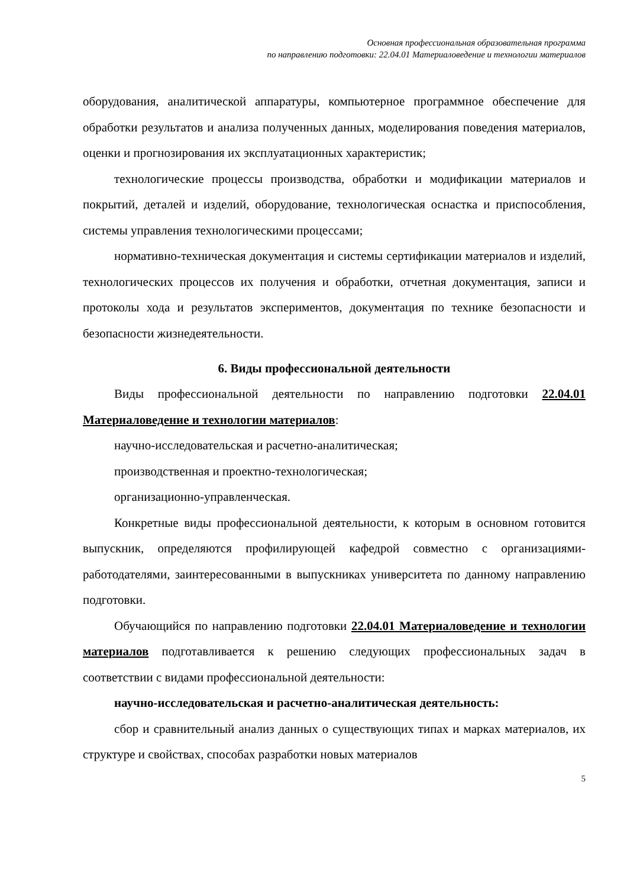Основная профессиональная образовательная программа
по направлению подготовки: 22.04.01 Материаловедение и технологии материалов
оборудования, аналитической аппаратуры, компьютерное программное обеспечение для обработки результатов и анализа полученных данных, моделирования поведения материалов, оценки и прогнозирования их эксплуатационных характеристик;
технологические процессы производства, обработки и модификации материалов и покрытий, деталей и изделий, оборудование, технологическая оснастка и приспособления, системы управления технологическими процессами;
нормативно-техническая документация и системы сертификации материалов и изделий, технологических процессов их получения и обработки, отчетная документация, записи и протоколы хода и результатов экспериментов, документация по технике безопасности и безопасности жизнедеятельности.
6. Виды профессиональной деятельности
Виды профессиональной деятельности по направлению подготовки 22.04.01 Материаловедение и технологии материалов:
научно-исследовательская и расчетно-аналитическая;
производственная и проектно-технологическая;
организационно-управленческая.
Конкретные виды профессиональной деятельности, к которым в основном готовится выпускник, определяются профилирующей кафедрой совместно с организациями-работодателями, заинтересованными в выпускниках университета по данному направлению подготовки.
Обучающийся по направлению подготовки 22.04.01 Материаловедение и технологии материалов подготавливается к решению следующих профессиональных задач в соответствии с видами профессиональной деятельности:
научно-исследовательская и расчетно-аналитическая деятельность:
сбор и сравнительный анализ данных о существующих типах и марках материалов, их структуре и свойствах, способах разработки новых материалов
5